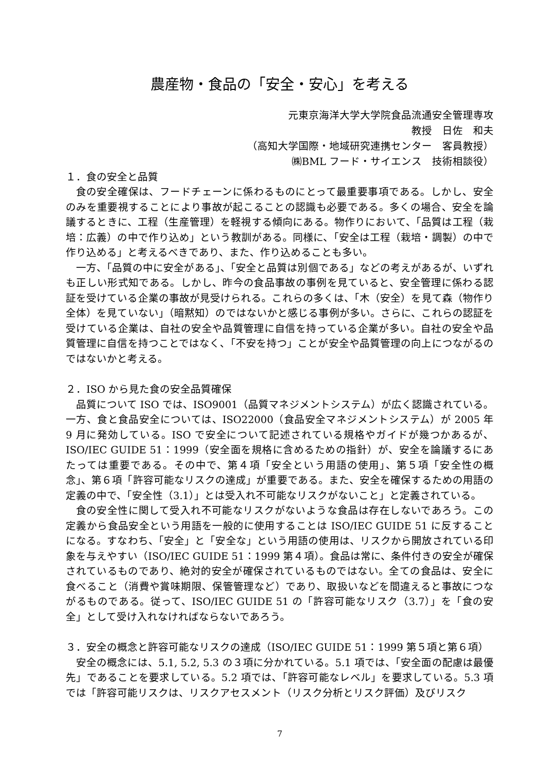農産物・食品の「安全・安心」を考える
元東京海洋大学大学院食品流通安全管理専攻
教授　日佐　和夫
（高知大学国際・地域研究連携センター　客員教授）
㈱BML フード・サイエンス　技術相談役）
１．食の安全と品質
食の安全確保は、フードチェーンに係わるものにとって最重要事項である。しかし、安全のみを重要視することにより事故が起こることの認識も必要である。多くの場合、安全を論議するときに、工程（生産管理）を軽視する傾向にある。物作りにおいて、「品質は工程（栽培：広義）の中で作り込め」という教訓がある。同様に、「安全は工程（栽培・調製）の中で作り込める」と考えるべきであり、また、作り込めることも多い。
一方、「品質の中に安全がある」、「安全と品質は別個である」などの考えがあるが、いずれも正しい形式知である。しかし、昨今の食品事故の事例を見ていると、安全管理に係わる認証を受けている企業の事故が見受けられる。これらの多くは、「木（安全）を見て森（物作り全体）を見ていない」（暗黙知）のではないかと感じる事例が多い。さらに、これらの認証を受けている企業は、自社の安全や品質管理に自信を持っている企業が多い。自社の安全や品質管理に自信を持つことではなく、「不安を持つ」ことが安全や品質管理の向上につながるのではないかと考える。
２．ISO から見た食の安全品質確保
品質について ISO では、ISO9001（品質マネジメントシステム）が広く認識されている。一方、食と食品安全については、ISO22000（食品安全マネジメントシステム）が 2005 年 9 月に発効している。ISO で安全について記述されている規格やガイドが幾つかあるが、ISO/IEC GUIDE 51：1999（安全面を規格に含めるための指針）が、安全を論議するにあたっては重要である。その中で、第４項「安全という用語の使用」、第５項「安全性の概念」、第６項「許容可能なリスクの達成」が重要である。また、安全を確保するための用語の定義の中で、「安全性（3.1）」とは受入れ不可能なリスクがないこと」と定義されている。
食の安全性に関して受入れ不可能なリスクがないような食品は存在しないであろう。この定義から食品安全という用語を一般的に使用することは ISO/IEC GUIDE 51 に反することになる。すなわち、「安全」と「安全な」という用語の使用は、リスクから開放されている印象を与えやすい（ISO/IEC GUIDE 51：1999 第４項）。食品は常に、条件付きの安全が確保されているものであり、絶対的安全が確保されているものではない。全ての食品は、安全に食べること（消費や賞味期限、保管管理など）であり、取扱いなどを間違えると事故につながるものである。従って、ISO/IEC GUIDE 51 の「許容可能なリスク（3.7）」を「食の安全」として受け入れなければならないであろう。
３．安全の概念と許容可能なリスクの達成（ISO/IEC GUIDE 51：1999 第５項と第６項）
安全の概念には、5.1, 5.2, 5.3 の３項に分かれている。5.1 項では、「安全面の配慮は最優先」であることを要求している。5.2 項では、「許容可能なレベル」を要求している。5.3 項では「許容可能リスクは、リスクアセスメント（リスク分析とリスク評価）及びリスク
7